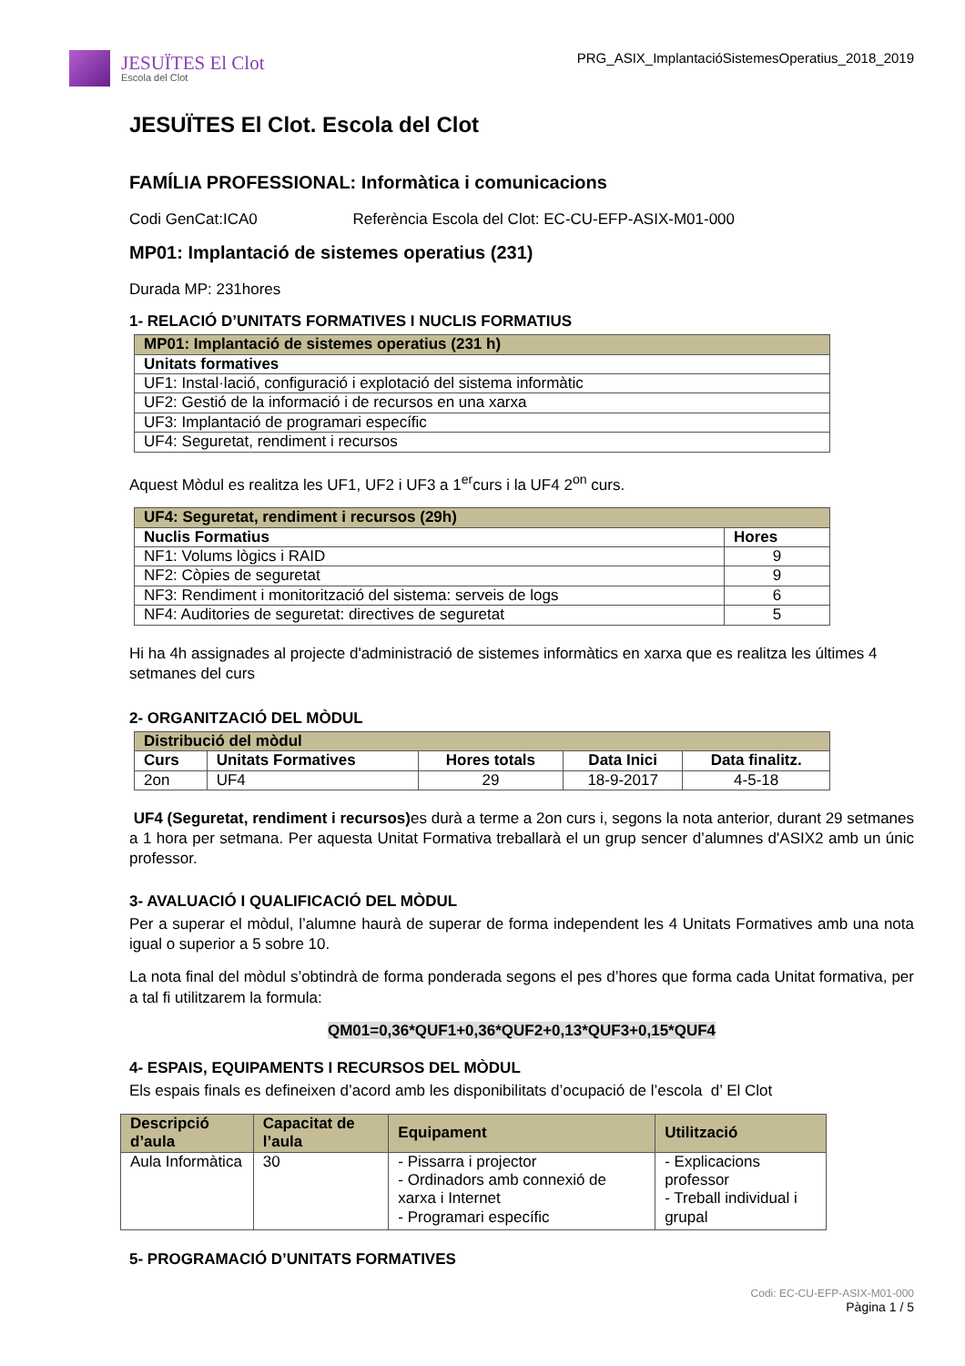JESUÏTES El Clot
Escola del Clot
PRG_ASIX_ImplantacióSistemesOperatius_2018_2019
JESUÏTES El Clot. Escola del Clot
FAMÍLIA PROFESSIONAL: Informàtica i comunicacions
Codi GenCat:ICA0 Referència Escola del Clot: EC-CU-EFP-ASIX-M01-000
MP01: Implantació de sistemes operatius (231)
Durada MP: 231hores
1- RELACIÓ D’UNITATS FORMATIVES I NUCLIS FORMATIUS
| MP01: Implantació de sistemes operatius (231 h) |
| Unitats formatives |
| UF1: Instal·lació, configuració i explotació del sistema informàtic |
| UF2: Gestió de la informació i de recursos en una xarxa |
| UF3: Implantació de programari específic |
| UF4: Seguretat, rendiment i recursos |
Aquest Mòdul es realitza les UF1, UF2 i UF3 a 1<sup>er</sup>curs i la UF4 2<sup>on</sup> curs.
| UF4: Seguretat, rendiment i recursos (29h) | |
| Nuclis Formatius | Hores |
| NF1: Volums lògics i RAID | 9 |
| NF2: Còpies de seguretat | 9 |
| NF3: Rendiment i monitorització del sistema: serveis de logs | 6 |
| NF4: Auditories de seguretat: directives de seguretat | 5 |
Hi ha 4h assignades al projecte d'administració de sistemes informàtics en xarxa que es realitza les últimes 4 setmanes del curs
2- ORGANITZACIÓ DEL MÒDUL
| Distribució del mòdul | | | | |
| Curs | Unitats Formatives | Hores totals | Data Inici | Data finalitz. |
| 2on | UF4 | 29 | 18-9-2017 | 4-5-18 |
UF4 (Seguretat, rendiment i recursos) es durà a terme a 2on curs i, segons la nota anterior, durant 29 setmanes a 1 hora per setmana. Per aquesta Unitat Formativa treballarà el un grup sencer d’alumnes d'ASIX2 amb un únic professor.
3- AVALUACIÓ I QUALIFICACIÓ DEL MÒDUL
Per a superar el mòdul, l’alumne haurà de superar de forma independent les 4 Unitats Formatives amb una nota igual o superior a 5 sobre 10.
La nota final del mòdul s’obtindrà de forma ponderada segons el pes d’hores que forma cada Unitat formativa, per a tal fi utilitzarem la formula:
QM01=0,36*QUF1+0,36*QUF2+0,13*QUF3+0,15*QUF4
4- ESPAIS, EQUIPAMENTS I RECURSOS DEL MÒDUL
Els espais finals es defineixen d’acord amb les disponibilitats d’ocupació de l’escola d’ El Clot
| Descripció d’aula | Capacitat de l’aula | Equipament | Utilització |
| --- | --- | --- | --- |
| Aula Informàtica | 30 | - Pissarra i projector - Ordinadors amb connexió de xarxa i Internet - Programari específic | - Explicacions professor - Treball individual i grupal |
5- PROGRAMACIÓ D’UNITATS FORMATIVES
Codi: EC-CU-EFP-ASIX-M01-000
Pàgina 1 / 5